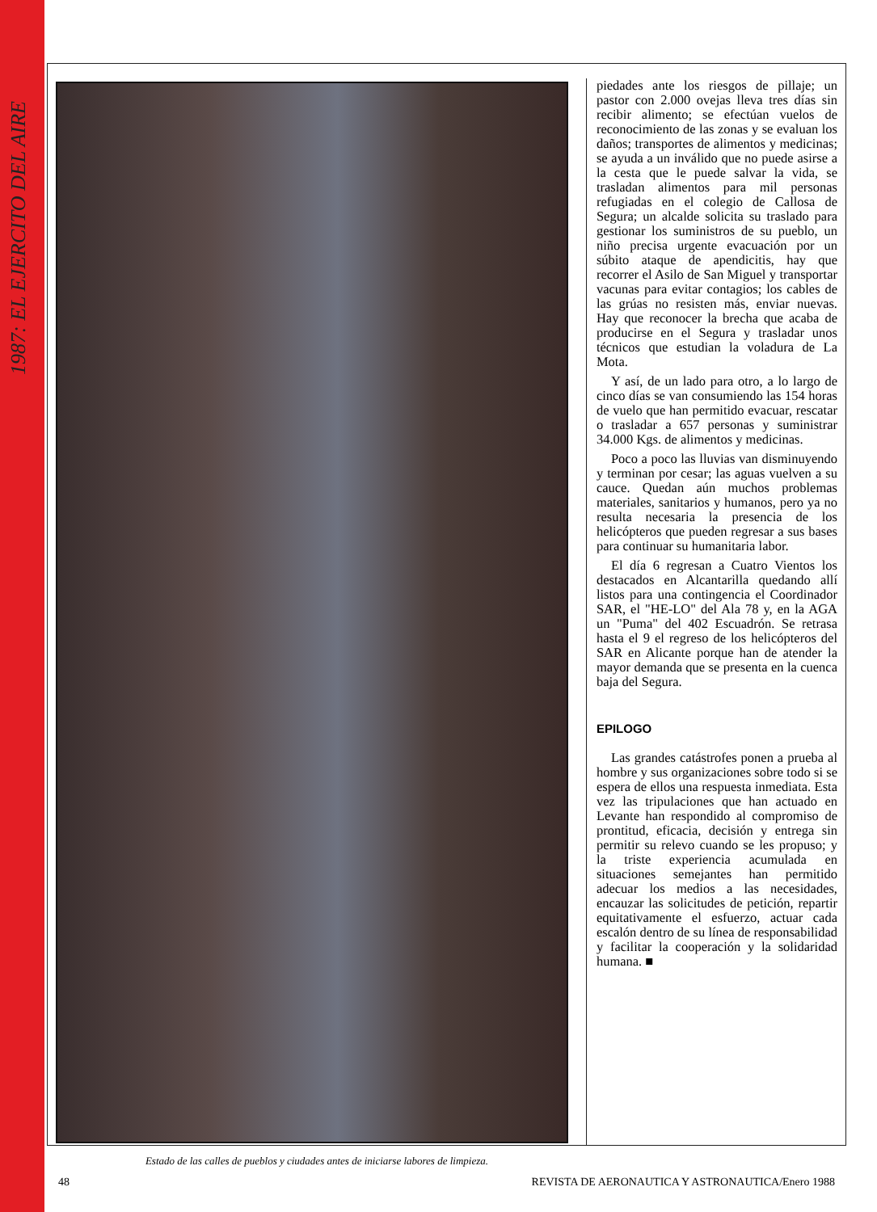1987: EL EJERCITO DEL AIRE
Estado de las calles de pueblos y ciudades antes de iniciarse labores de limpieza.
piedades ante los riesgos de pillaje; un pastor con 2.000 ovejas lleva tres días sin recibir alimento; se efectúan vuelos de reconocimiento de las zonas y se evaluan los daños; transportes de alimentos y medicinas; se ayuda a un inválido que no puede asirse a la cesta que le puede salvar la vida, se trasladan alimentos para mil personas refugiadas en el colegio de Callosa de Segura; un alcalde solicita su traslado para gestionar los suministros de su pueblo, un niño precisa urgente evacuación por un súbito ataque de apendicitis, hay que recorrer el Asilo de San Miguel y transportar vacunas para evitar contagios; los cables de las grúas no resisten más, enviar nuevas. Hay que reconocer la brecha que acaba de producirse en el Segura y trasladar unos técnicos que estudian la voladura de La Mota.
Y así, de un lado para otro, a lo largo de cinco días se van consumiendo las 154 horas de vuelo que han permitido evacuar, rescatar o trasladar a 657 personas y suministrar 34.000 Kgs. de alimentos y medicinas.
Poco a poco las lluvias van disminuyendo y terminan por cesar; las aguas vuelven a su cauce. Quedan aún muchos problemas materiales, sanitarios y humanos, pero ya no resulta necesaria la presencia de los helicópteros que pueden regresar a sus bases para continuar su humanitaria labor.
El día 6 regresan a Cuatro Vientos los destacados en Alcantarilla quedando allí listos para una contingencia el Coordinador SAR, el "HE-LO" del Ala 78 y, en la AGA un "Puma" del 402 Escuadrón. Se retrasa hasta el 9 el regreso de los helicópteros del SAR en Alicante porque han de atender la mayor demanda que se presenta en la cuenca baja del Segura.
EPILOGO
Las grandes catástrofes ponen a prueba al hombre y sus organizaciones sobre todo si se espera de ellos una respuesta inmediata. Esta vez las tripulaciones que han actuado en Levante han respondido al compromiso de prontitud, eficacia, decisión y entrega sin permitir su relevo cuando se les propuso; y la triste experiencia acumulada en situaciones semejantes han permitido adecuar los medios a las necesidades, encauzar las solicitudes de petición, repartir equitativamente el esfuerzo, actuar cada escalón dentro de su línea de responsabilidad y facilitar la cooperación y la solidaridad humana. ■
48 REVISTA DE AERONAUTICA Y ASTRONAUTICA/Enero 1988